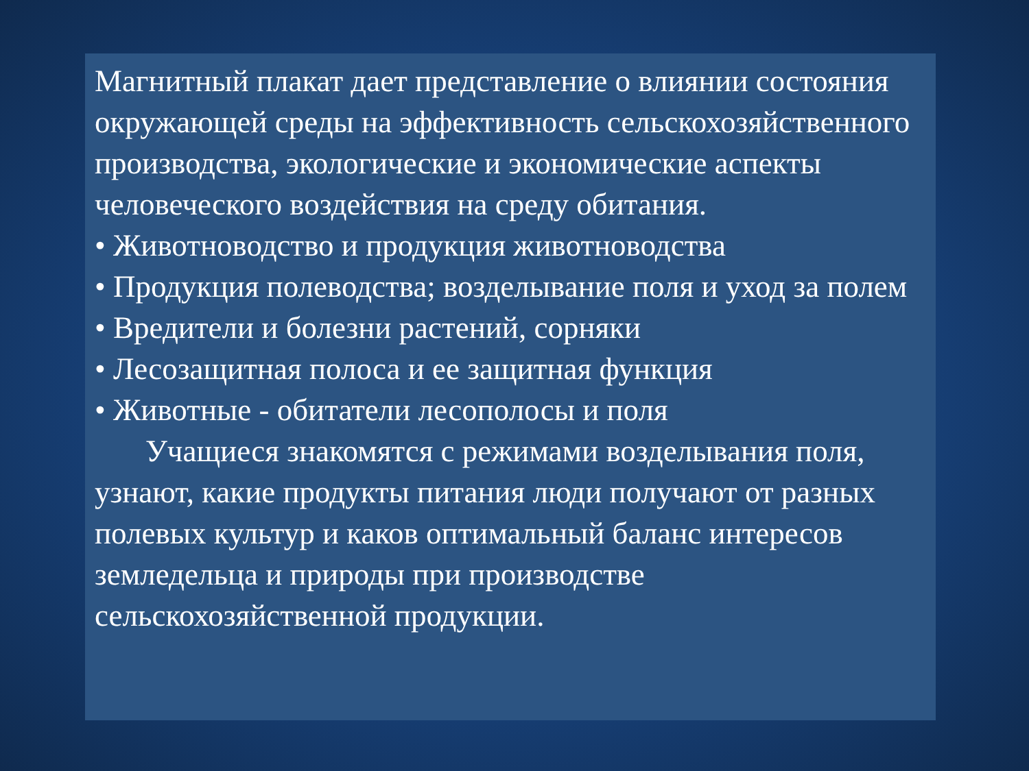Магнитный плакат дает представление о влиянии состояния окружающей среды на эффективность сельскохозяйственного производства, экологические и экономические аспекты человеческого воздействия на среду обитания.
• Животноводство и продукция животноводства
• Продукция полеводства; возделывание поля и уход за полем
• Вредители и болезни растений, сорняки
• Лесозащитная полоса и ее защитная функция
• Животные - обитатели лесополосы и поля
Учащиеся знакомятся с режимами возделывания поля, узнают, какие продукты питания люди получают от разных полевых культур и каков оптимальный баланс интересов земледельца и природы при производстве сельскохозяйственной продукции.